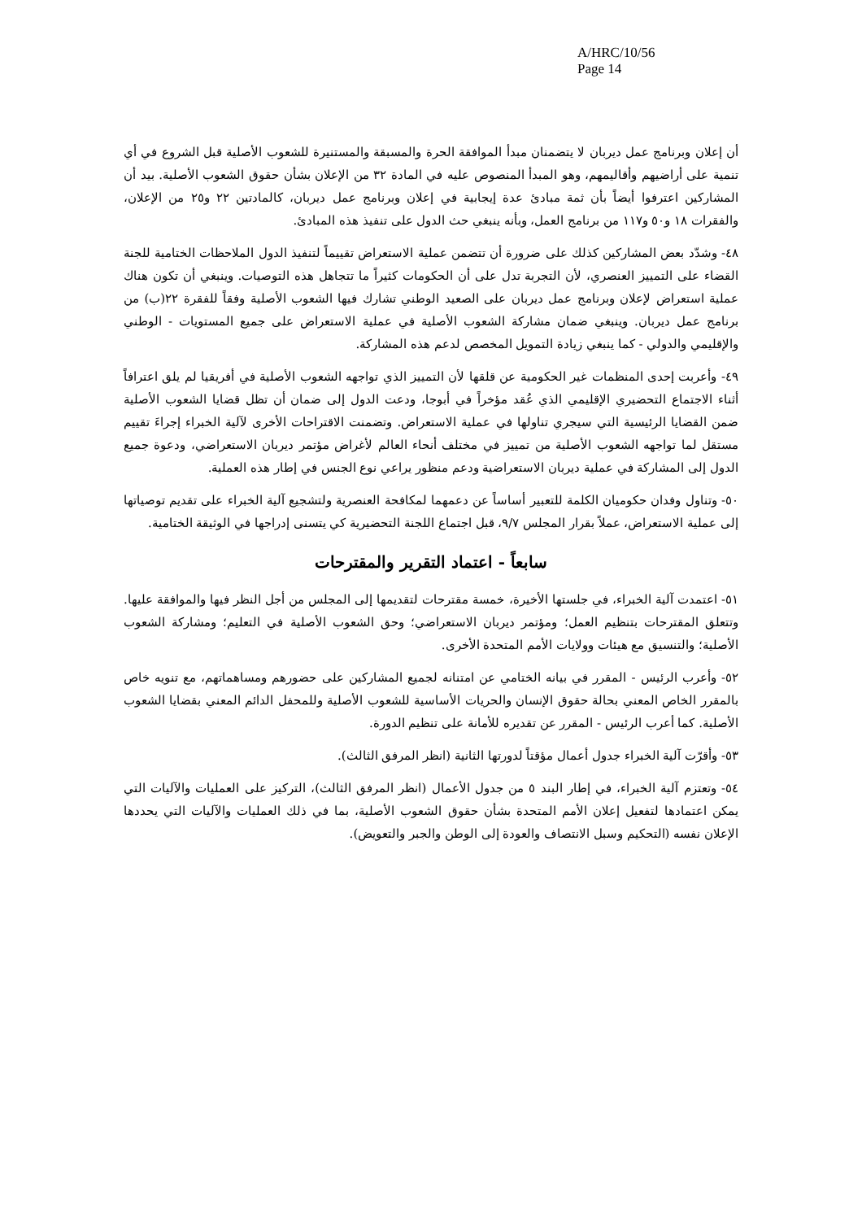A/HRC/10/56
Page 14
أن إعلان وبرنامج عمل ديربان لا يتضمنان مبدأ الموافقة الحرة والمسبقة والمستنيرة للشعوب الأصلية قبل الشروع في أي تنمية على أراضيهم وأقاليمهم، وهو المبدأ المنصوص عليه في المادة ٣٢ من الإعلان بشأن حقوق الشعوب الأصلية. بيد أن المشاركين اعترفوا أيضاً بأن ثمة مبادئ عدة إيجابية في إعلان وبرنامج عمل ديربان، كالمادتين ٢٢ و٢٥ من الإعلان، والفقرات ١٨ و٥٠ و١١٧ من برنامج العمل، وبأنه ينبغي حث الدول على تنفيذ هذه المبادئ.
٤٨- وشدّد بعض المشاركين كذلك على ضرورة أن تتضمن عملية الاستعراض تقييماً لتنفيذ الدول الملاحظات الختامية للجنة القضاء على التمييز العنصري، لأن التجربة تدل على أن الحكومات كثيراً ما تتجاهل هذه التوصيات. وينبغي أن تكون هناك عملية استعراض لإعلان وبرنامج عمل ديربان على الصعيد الوطني تشارك فيها الشعوب الأصلية وفقاً للفقرة ٢٢(ب) من برنامج عمل ديربان. وينبغي ضمان مشاركة الشعوب الأصلية في عملية الاستعراض على جميع المستويات - الوطني والإقليمي والدولي - كما ينبغي زيادة التمويل المخصص لدعم هذه المشاركة.
٤٩- وأعربت إحدى المنظمات غير الحكومية عن قلقها لأن التمييز الذي تواجهه الشعوب الأصلية في أفريقيا لم يلق اعترافاً أثناء الاجتماع التحضيري الإقليمي الذي عُقد مؤخراً في أبوجا، ودعت الدول إلى ضمان أن تظل قضايا الشعوب الأصلية ضمن القضايا الرئيسية التي سيجري تناولها في عملية الاستعراض. وتضمنت الاقتراحات الأخرى لآلية الخبراء إجراءَ تقييم مستقل لما تواجهه الشعوب الأصلية من تمييز في مختلف أنحاء العالم لأغراض مؤتمر ديربان الاستعراضي، ودعوة جميع الدول إلى المشاركة في عملية ديربان الاستعراضية ودعم منظور يراعي نوع الجنس في إطار هذه العملية.
٥٠- وتناول وفدان حكوميان الكلمة للتعبير أساساً عن دعمهما لمكافحة العنصرية ولتشجيع آلية الخبراء على تقديم توصياتها إلى عملية الاستعراض، عملاً بقرار المجلس ٩/٧، قبل اجتماع اللجنة التحضيرية كي يتسنى إدراجها في الوثيقة الختامية.
سابعاً - اعتماد التقرير والمقترحات
٥١- اعتمدت آلية الخبراء، في جلستها الأخيرة، خمسة مقترحات لتقديمها إلى المجلس من أجل النظر فيها والموافقة عليها. وتتعلق المقترحات بتنظيم العمل؛ ومؤتمر ديربان الاستعراضي؛ وحق الشعوب الأصلية في التعليم؛ ومشاركة الشعوب الأصلية؛ والتنسيق مع هيئات وولايات الأمم المتحدة الأخرى.
٥٢- وأعرب الرئيس - المقرر في بيانه الختامي عن امتنانه لجميع المشاركين على حضورهم ومساهماتهم، مع تنويه خاص بالمقرر الخاص المعني بحالة حقوق الإنسان والحريات الأساسية للشعوب الأصلية وللمحفل الدائم المعني بقضايا الشعوب الأصلية. كما أعرب الرئيس - المقرر عن تقديره للأمانة على تنظيم الدورة.
٥٣- وأقرّت آلية الخبراء جدول أعمال مؤقتاً لدورتها الثانية (انظر المرفق الثالث).
٥٤- وتعتزم آلية الخبراء، في إطار البند ٥ من جدول الأعمال (انظر المرفق الثالث)، التركيز على العمليات والآليات التي يمكن اعتمادها لتفعيل إعلان الأمم المتحدة بشأن حقوق الشعوب الأصلية، بما في ذلك العمليات والآليات التي يحددها الإعلان نفسه (التحكيم وسبل الانتصاف والعودة إلى الوطن والجبر والتعويض).